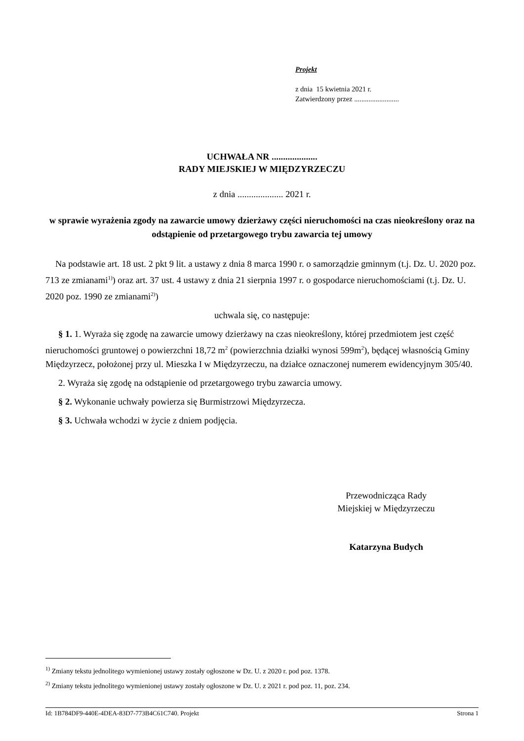Projekt
z dnia 15 kwietnia 2021 r.
Zatwierdzony przez .........................
UCHWAŁA NR ....................
RADY MIEJSKIEJ W MIĘDZYRZECZU
z dnia .................... 2021 r.
w sprawie wyrażenia zgody na zawarcie umowy dzierżawy części nieruchomości na czas nieokreślony oraz na odstąpienie od przetargowego trybu zawarcia tej umowy
Na podstawie art. 18 ust. 2 pkt 9 lit. a ustawy z dnia 8 marca 1990 r. o samorządzie gminnym (t.j. Dz. U. 2020 poz. 713 ze zmianami<sup>1)</sup>) oraz art. 37 ust. 4 ustawy z dnia 21 sierpnia 1997 r. o gospodarce nieruchomościami (t.j. Dz. U. 2020 poz. 1990 ze zmianami<sup>2)</sup>)
uchwala się, co następuje:
§ 1. 1. Wyraża się zgodę na zawarcie umowy dzierżawy na czas nieokreślony, której przedmiotem jest część nieruchomości gruntowej o powierzchni 18,72 m<sup>2</sup> (powierzchnia działki wynosi 599m<sup>2</sup>), będącej własnością Gminy Międzyrzecz, położonej przy ul. Mieszka I w Międzyrzeczu, na działce oznaczonej numerem ewidencyjnym 305/40.
2. Wyraża się zgodę na odstąpienie od przetargowego trybu zawarcia umowy.
§ 2. Wykonanie uchwały powierza się Burmistrzowi Międzyrzecza.
§ 3. Uchwała wchodzi w życie z dniem podjęcia.
Przewodnicząca Rady
Miejskiej w Międzyrzeczu
Katarzyna Budych
<sup>1)</sup> Zmiany tekstu jednolitego wymienionej ustawy zostały ogłoszone w Dz. U. z 2020 r. pod poz. 1378.
<sup>2)</sup> Zmiany tekstu jednolitego wymienionej ustawy zostały ogłoszone w Dz. U. z 2021 r. pod poz. 11, poz. 234.
Id: 1B784DF9-440E-4DEA-83D7-773B4C61C740. Projekt Strona 1